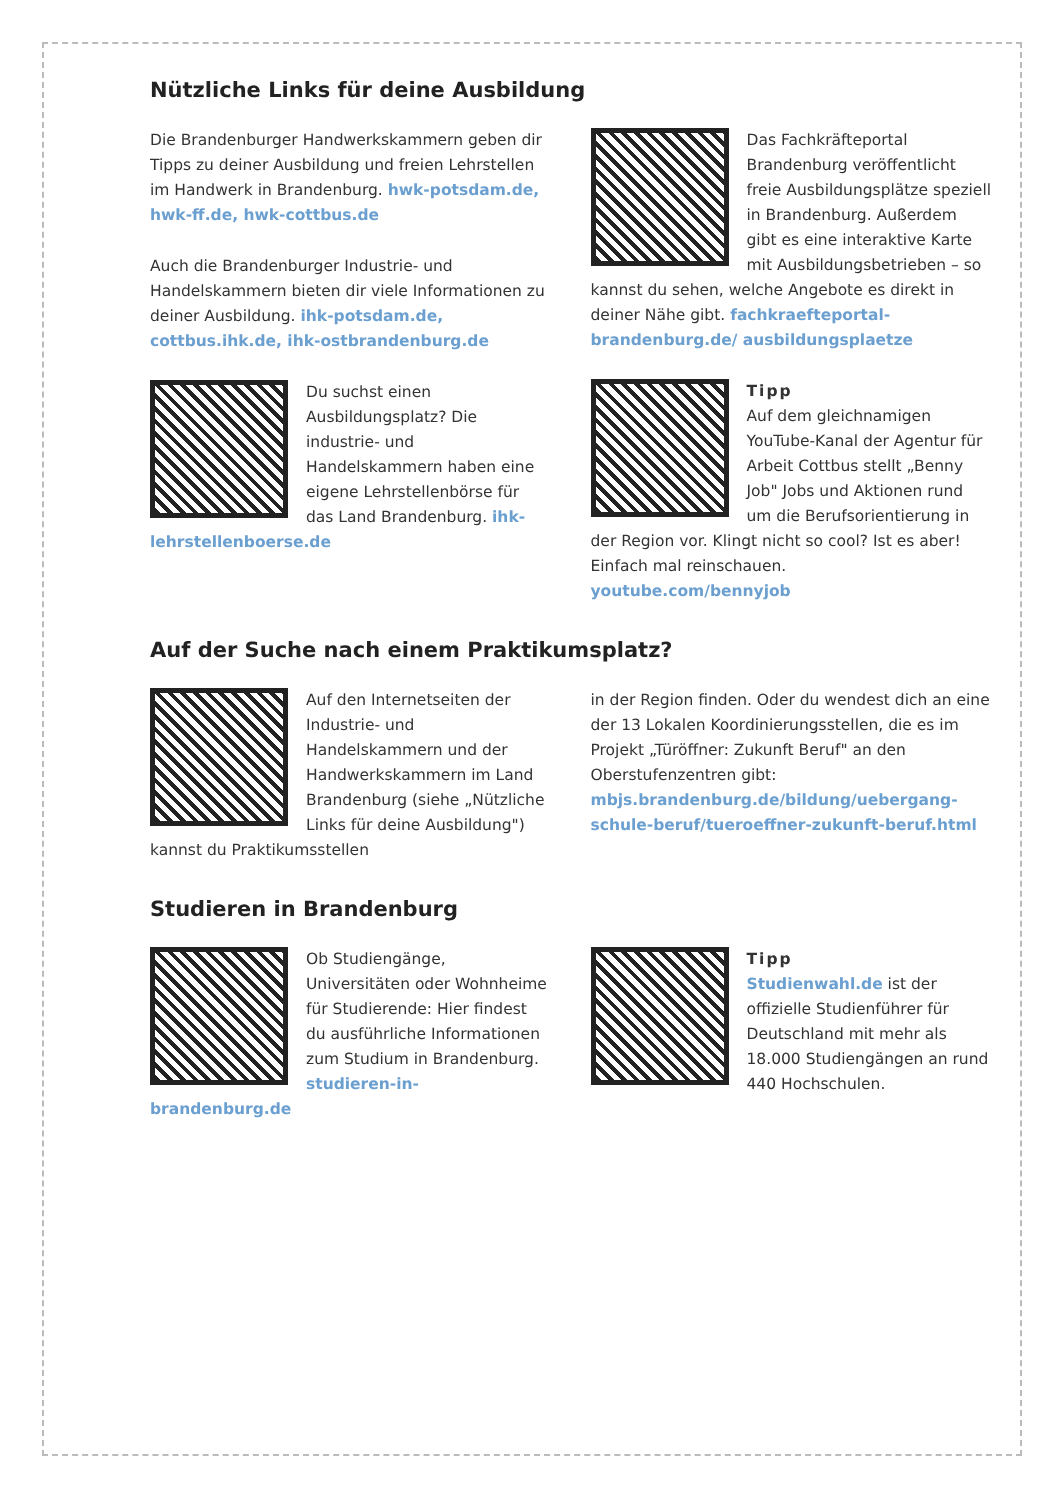Nützliche Links für deine Ausbildung
Die Brandenburger Handwerkskammern geben dir Tipps zu deiner Ausbildung und freien Lehrstellen im Handwerk in Brandenburg. hwk-potsdam.de, hwk-ff.de, hwk-cottbus.de
Auch die Brandenburger Industrie- und Handelskammern bieten dir viele Informationen zu deiner Ausbildung. ihk-potsdam.de, cottbus.ihk.de, ihk-ostbrandenburg.de
Du suchst einen Ausbildungsplatz? Die industrie- und Handelskammern haben eine eigene Lehrstellenbörse für das Land Brandenburg. ihk-lehrstellenboerse.de
Das Fachkräfteportal Brandenburg veröffentlicht freie Ausbildungsplätze speziell in Brandenburg. Außerdem gibt es eine interaktive Karte mit Ausbildungsbetrieben – so kannst du sehen, welche Angebote es direkt in deiner Nähe gibt. fachkraefteportal-brandenburg.de/ ausbildungsplaetze
Tipp
Auf dem gleichnamigen YouTube-Kanal der Agentur für Arbeit Cottbus stellt „Benny Job" Jobs und Aktionen rund um die Berufsorientierung in der Region vor. Klingt nicht so cool? Ist es aber! Einfach mal reinschauen. youtube.com/bennyjob
Auf der Suche nach einem Praktikumsplatz?
Auf den Internetseiten der Industrie- und Handelskammern und der Handwerkskammern im Land Brandenburg (siehe „Nützliche Links für deine Ausbildung") kannst du Praktikumsstellen
in der Region finden. Oder du wendest dich an eine der 13 Lokalen Koordinierungsstellen, die es im Projekt „Türöffner: Zukunft Beruf" an den Oberstufenzentren gibt: mbjs.brandenburg.de/bildung/uebergang-schule-beruf/tueroeffner-zukunft-beruf.html
Studieren in Brandenburg
Ob Studiengänge, Universitäten oder Wohnheime für Studierende: Hier findest du ausführliche Informationen zum Studium in Brandenburg. studieren-in-brandenburg.de
Tipp
Studienwahl.de ist der offizielle Studienführer für Deutschland mit mehr als 18.000 Studiengängen an rund 440 Hochschulen.